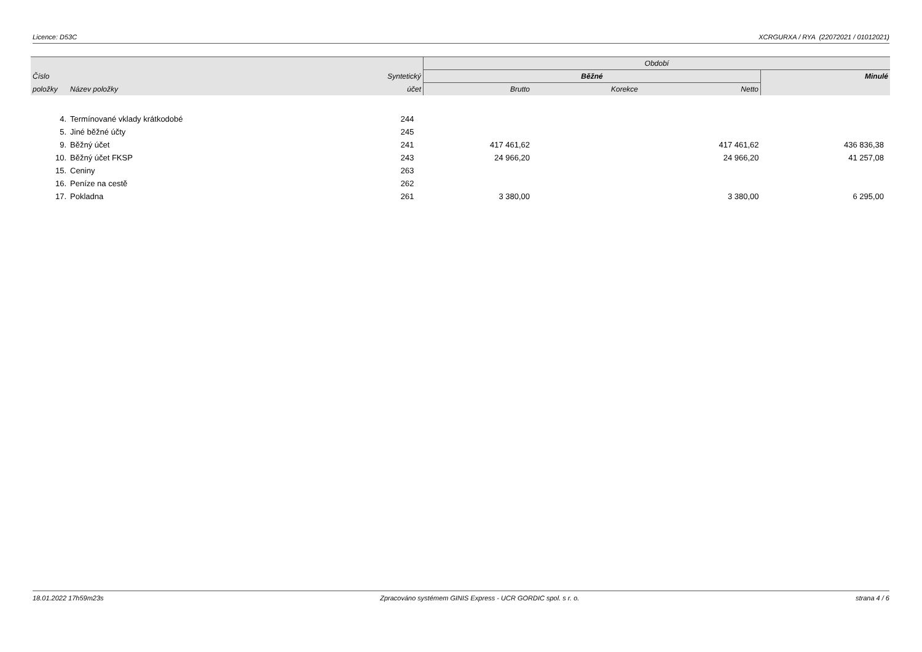Licence: D53C XCRGURXA / RYA (22072021 / 01012021)
| | | | Období | | | |
| --- | --- | --- | --- | --- | --- | --- |
| Číslo | | Syntetický | Běžné | | | Minulé |
| položky | Název položky | účet | Brutto | Korekce | Netto | |
| 4. | Termínované vklady krátkodobé | 244 | | | | |
| 5. | Jiné běžné účty | 245 | | | | |
| 9. | Běžný účet | 241 | 417 461,62 | | 417 461,62 | 436 836,38 |
| 10. | Běžný účet FKSP | 243 | 24 966,20 | | 24 966,20 | 41 257,08 |
| 15. | Ceniny | 263 | | | | |
| 16. | Peníze na cestě | 262 | | | | |
| 17. | Pokladna | 261 | 3 380,00 | | 3 380,00 | 6 295,00 |
18.01.2022 17h59m23s Zpracováno systémem GINIS Express - UCR GORDIC spol. s r. o. strana 4 / 6